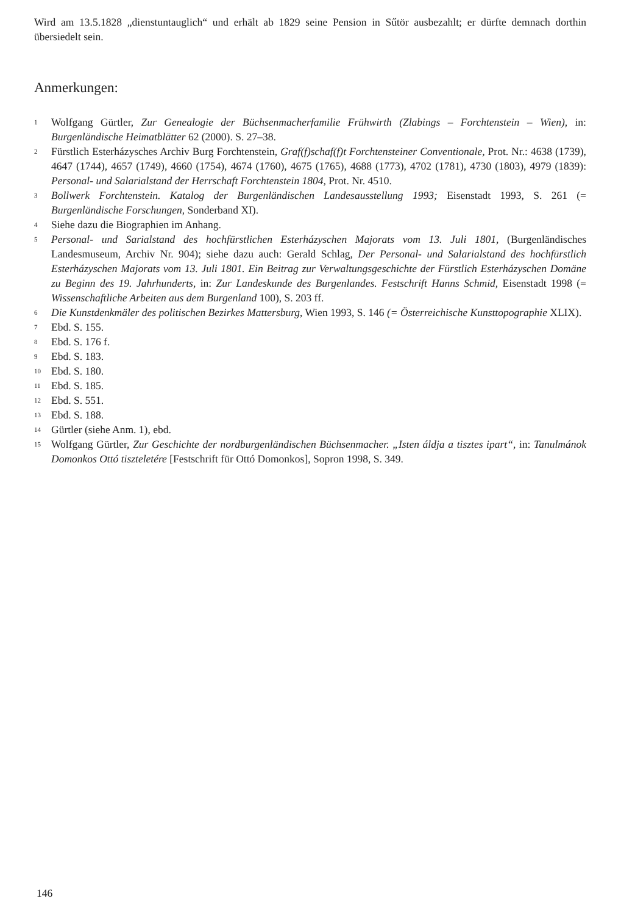Wird am 13.5.1828 „dienstuntauglich“ und erhält ab 1829 seine Pension in Sűtör ausbezahlt; er dürfte demnach dorthin übersiedelt sein.
Anmerkungen:
1 Wolfgang Gürtler, Zur Genealogie der Büchsenmacherfamilie Frühwirth (Zlabings – Forchtenstein – Wien), in: Burgenländische Heimatblätter 62 (2000). S. 27–38.
2 Fürstlich Esterházysches Archiv Burg Forchtenstein, Graf(f)schaf(f)t Forchtensteiner Conventionale, Prot. Nr.: 4638 (1739), 4647 (1744), 4657 (1749), 4660 (1754), 4674 (1760), 4675 (1765), 4688 (1773), 4702 (1781), 4730 (1803), 4979 (1839): Personal- und Salarialstand der Herrschaft Forchtenstein 1804, Prot. Nr. 4510.
3 Bollwerk Forchtenstein. Katalog der Burgenländischen Landesausstellung 1993; Eisenstadt 1993, S. 261 (= Burgenländische Forschungen, Sonderband XI).
4 Siehe dazu die Biographien im Anhang.
5 Personal- und Sarialstand des hochfürstlichen Esterházyschen Majorats vom 13. Juli 1801, (Burgenländisches Landesmuseum, Archiv Nr. 904); siehe dazu auch: Gerald Schlag, Der Personal- und Salarialstand des hochfürstlich Esterházyschen Majorats vom 13. Juli 1801. Ein Beitrag zur Verwaltungsgeschichte der Fürstlich Esterházyschen Domäne zu Beginn des 19. Jahrhunderts, in: Zur Landeskunde des Burgenlandes. Festschrift Hanns Schmid, Eisenstadt 1998 (= Wissenschaftliche Arbeiten aus dem Burgenland 100), S. 203 ff.
6 Die Kunstdenkmäler des politischen Bezirkes Mattersburg, Wien 1993, S. 146 (= Österreichische Kunsttopographie XLIX).
7 Ebd. S. 155.
8 Ebd. S. 176 f.
9 Ebd. S. 183.
10 Ebd. S. 180.
11 Ebd. S. 185.
12 Ebd. S. 551.
13 Ebd. S. 188.
14 Gürtler (siehe Anm. 1), ebd.
15 Wolfgang Gürtler, Zur Geschichte der nordburgenländischen Büchsenmacher. „Isten áldja a tisztes ipart“, in: Tanulmánok Domonkos Ottó tiszteletére [Festschrift für Ottó Domonkos], Sopron 1998, S. 349.
146